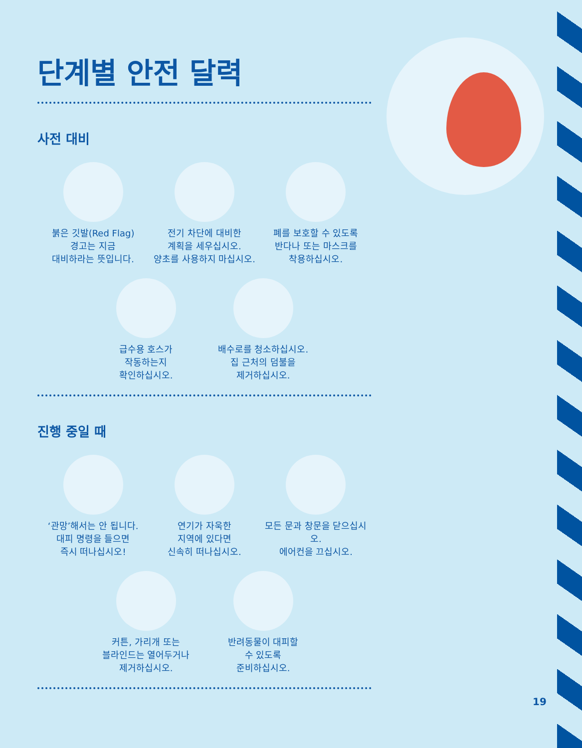단계별 안전 달력
사전 대비
붉은 깃발(Red Flag)
경고는 지금
대비하라는 뜻입니다.
전기 차단에 대비한
계획을 세우십시오.
양초를 사용하지 마십시오.
폐를 보호할 수 있도록
반다나 또는 마스크를
착용하십시오.
급수용 호스가
작동하는지
확인하십시오.
배수로를 청소하십시오.
집 근처의 덤불을
제거하십시오.
진행 중일 때
‘관망’해서는 안 됩니다.
대피 명령을 들으면
즉시 떠나십시오!
연기가 자욱한
지역에 있다면
신속히 떠나십시오.
모든 문과 창문을 닫으십시오.
에어컨을 끄십시오.
커튼, 가리개 또는
블라인드는 열어두거나
제거하십시오.
반려동물이 대피할
수 있도록
준비하십시오.
19